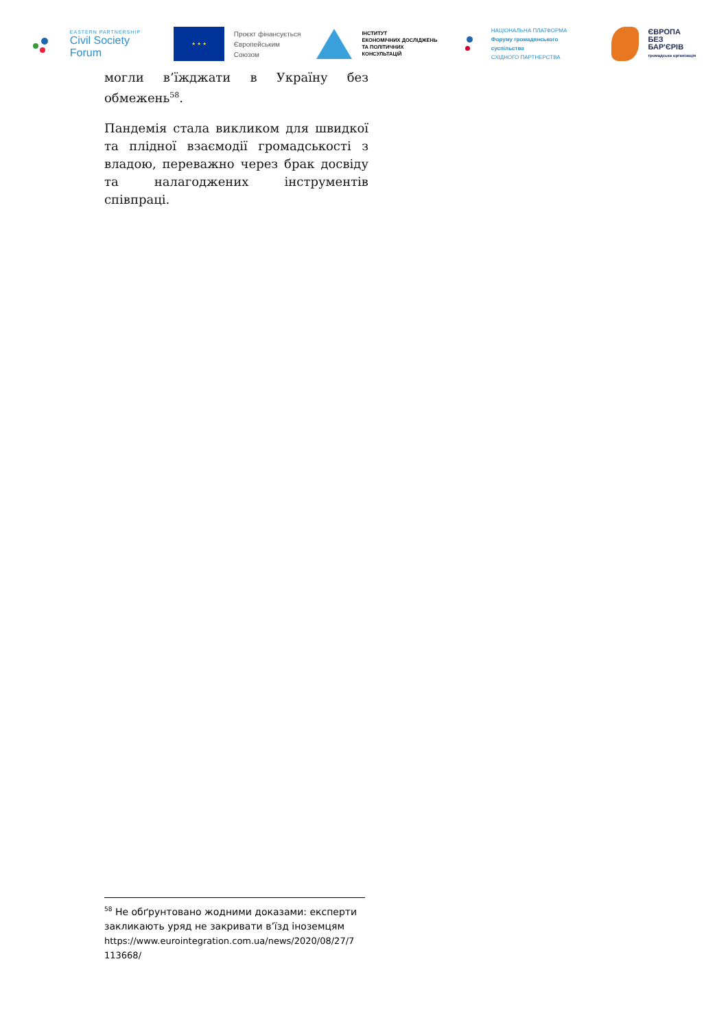EASTERN PARTNERSHIP
Civil Society Forum
★ ★ ★
Проєкт фінансується
Європейським Союзом
ІНСТИТУТ
ЕКОНОМІЧНИХ ДОСЛІДЖЕНЬ
ТА ПОЛІТИЧНИХ КОНСУЛЬТАЦІЙ
НАЦІОНАЛЬНА ПЛАТФОРМА
Форуму громадянського суспільства
СХІДНОГО ПАРТНЕРСТВА
ЄВРОПА
БЕЗ БАР'ЄРІВ
громадська організація
могли в’їжджати в Україну без обмежень<sup>58</sup>.
Пандемія стала викликом для швидкої та плідної взаємодії громадськості з владою, переважно через брак досвіду та налагоджених інструментів співпраці.
<sup>58</sup> Не обґрунтовано жодними доказами: експерти закликають уряд не закривати в’їзд іноземцям https://www.eurointegration.com.ua/news/2020/08/27/7 113668/